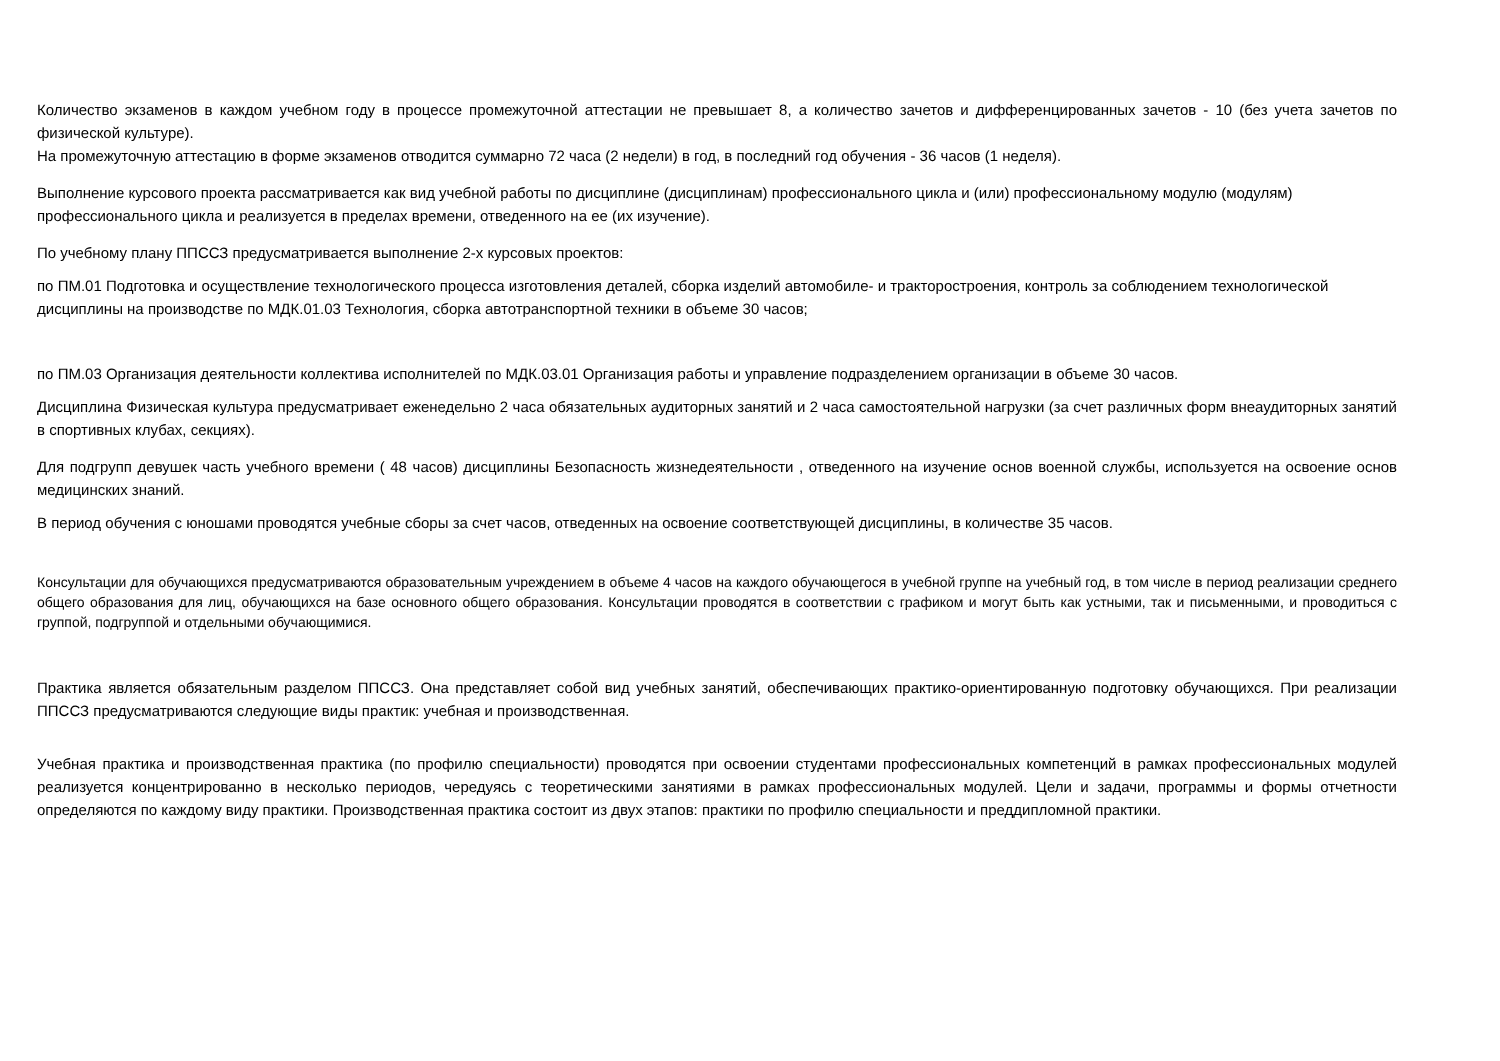Количество экзаменов в каждом учебном году в процессе промежуточной аттестации не превышает 8, а количество зачетов и дифференцированных зачетов - 10 (без учета зачетов по физической культуре).
На промежуточную аттестацию в форме экзаменов отводится суммарно 72 часа (2 недели) в год, в последний год обучения - 36 часов (1 неделя).
Выполнение курсового проекта рассматривается как вид учебной работы по дисциплине (дисциплинам) профессионального цикла и (или) профессиональному модулю (модулям) профессионального цикла и реализуется в пределах времени, отведенного на ее (их изучение).
По учебному плану ППССЗ предусматривается выполнение 2-х курсовых проектов:
по ПМ.01 Подготовка и осуществление технологического процесса изготовления деталей, сборка изделий автомобиле- и тракторостроения, контроль за соблюдением технологической дисциплины на производстве по МДК.01.03 Технология, сборка автотранспортной техники в объеме 30 часов;
по ПМ.03 Организация деятельности коллектива исполнителей по МДК.03.01 Организация работы и управление подразделением организации в объеме 30 часов.
Дисциплина Физическая культура предусматривает еженедельно 2 часа обязательных аудиторных занятий и 2 часа самостоятельной нагрузки (за счет различных форм внеаудиторных занятий в спортивных клубах, секциях).
Для подгрупп девушек часть учебного времени ( 48 часов) дисциплины Безопасность жизнедеятельности , отведенного на изучение основ военной службы, используется на освоение основ медицинских знаний.
В период обучения с юношами проводятся учебные сборы за счет часов, отведенных на освоение соответствующей дисциплины, в количестве 35 часов.
Консультации для обучающихся предусматриваются образовательным учреждением в объеме 4 часов на каждого обучающегося в учебной группе на учебный год, в том числе в период реализации среднего общего образования для лиц, обучающихся на базе основного общего образования. Консультации проводятся в соответствии с графиком и могут быть как устными, так и письменными, и проводиться с группой, подгруппой и отдельными обучающимися.
Практика является обязательным разделом ППССЗ. Она представляет собой вид учебных занятий, обеспечивающих практико-ориентированную подготовку обучающихся. При реализации ППССЗ предусматриваются следующие виды практик: учебная и производственная.
Учебная практика и производственная практика (по профилю специальности) проводятся при освоении студентами профессиональных компетенций в рамках профессиональных модулей реализуется концентрированно в несколько периодов, чередуясь с теоретическими занятиями в рамках профессиональных модулей. Цели и задачи, программы и формы отчетности определяются по каждому виду практики. Производственная практика состоит из двух этапов: практики по профилю специальности и преддипломной практики.